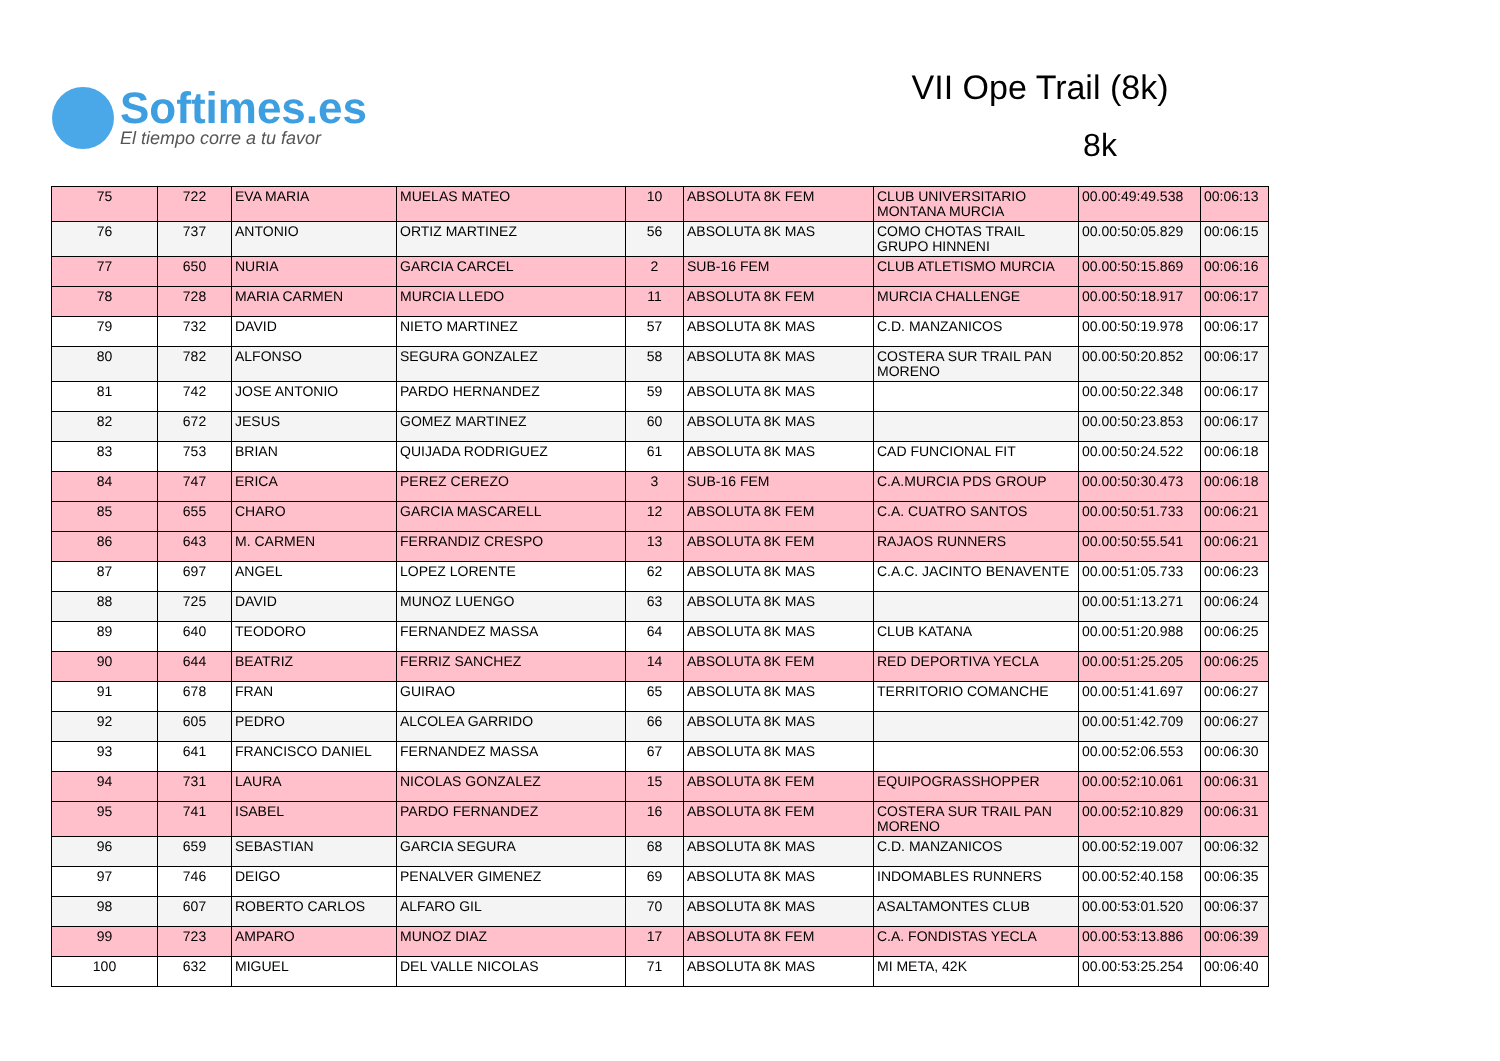Softimes.es
El tiempo corre a tu favor
VII Ope Trail (8k)
8k
| 75 | 722 | EVA MARIA | MUELAS MATEO | 10 | ABSOLUTA 8K FEM | CLUB UNIVERSITARIO MONTANA MURCIA | 00.00:49:49.538 | 00:06:13 |
| 76 | 737 | ANTONIO | ORTIZ MARTINEZ | 56 | ABSOLUTA 8K MAS | COMO CHOTAS TRAIL GRUPO HINNENI | 00.00:50:05.829 | 00:06:15 |
| 77 | 650 | NURIA | GARCIA CARCEL | 2 | SUB-16 FEM | CLUB ATLETISMO MURCIA | 00.00:50:15.869 | 00:06:16 |
| 78 | 728 | MARIA CARMEN | MURCIA LLEDO | 11 | ABSOLUTA 8K FEM | MURCIA CHALLENGE | 00.00:50:18.917 | 00:06:17 |
| 79 | 732 | DAVID | NIETO MARTINEZ | 57 | ABSOLUTA 8K MAS | C.D. MANZANICOS | 00.00:50:19.978 | 00:06:17 |
| 80 | 782 | ALFONSO | SEGURA GONZALEZ | 58 | ABSOLUTA 8K MAS | COSTERA SUR TRAIL PAN MORENO | 00.00:50:20.852 | 00:06:17 |
| 81 | 742 | JOSE ANTONIO | PARDO HERNANDEZ | 59 | ABSOLUTA 8K MAS | | 00.00:50:22.348 | 00:06:17 |
| 82 | 672 | JESUS | GOMEZ MARTINEZ | 60 | ABSOLUTA 8K MAS | | 00.00:50:23.853 | 00:06:17 |
| 83 | 753 | BRIAN | QUIJADA RODRIGUEZ | 61 | ABSOLUTA 8K MAS | CAD FUNCIONAL FIT | 00.00:50:24.522 | 00:06:18 |
| 84 | 747 | ERICA | PEREZ CEREZO | 3 | SUB-16 FEM | C.A.MURCIA PDS GROUP | 00.00:50:30.473 | 00:06:18 |
| 85 | 655 | CHARO | GARCIA MASCARELL | 12 | ABSOLUTA 8K FEM | C.A. CUATRO SANTOS | 00.00:50:51.733 | 00:06:21 |
| 86 | 643 | M. CARMEN | FERRANDIZ CRESPO | 13 | ABSOLUTA 8K FEM | RAJAOS RUNNERS | 00.00:50:55.541 | 00:06:21 |
| 87 | 697 | ANGEL | LOPEZ LORENTE | 62 | ABSOLUTA 8K MAS | C.A.C. JACINTO BENAVENTE | 00.00:51:05.733 | 00:06:23 |
| 88 | 725 | DAVID | MUNOZ LUENGO | 63 | ABSOLUTA 8K MAS | | 00.00:51:13.271 | 00:06:24 |
| 89 | 640 | TEODORO | FERNANDEZ MASSA | 64 | ABSOLUTA 8K MAS | CLUB KATANA | 00.00:51:20.988 | 00:06:25 |
| 90 | 644 | BEATRIZ | FERRIZ SANCHEZ | 14 | ABSOLUTA 8K FEM | RED DEPORTIVA YECLA | 00.00:51:25.205 | 00:06:25 |
| 91 | 678 | FRAN | GUIRAO | 65 | ABSOLUTA 8K MAS | TERRITORIO COMANCHE | 00.00:51:41.697 | 00:06:27 |
| 92 | 605 | PEDRO | ALCOLEA GARRIDO | 66 | ABSOLUTA 8K MAS | | 00.00:51:42.709 | 00:06:27 |
| 93 | 641 | FRANCISCO DANIEL | FERNANDEZ MASSA | 67 | ABSOLUTA 8K MAS | | 00.00:52:06.553 | 00:06:30 |
| 94 | 731 | LAURA | NICOLAS GONZALEZ | 15 | ABSOLUTA 8K FEM | EQUIPOGRASSHOPPER | 00.00:52:10.061 | 00:06:31 |
| 95 | 741 | ISABEL | PARDO FERNANDEZ | 16 | ABSOLUTA 8K FEM | COSTERA SUR TRAIL PAN MORENO | 00.00:52:10.829 | 00:06:31 |
| 96 | 659 | SEBASTIAN | GARCIA SEGURA | 68 | ABSOLUTA 8K MAS | C.D. MANZANICOS | 00.00:52:19.007 | 00:06:32 |
| 97 | 746 | DEIGO | PENALVER GIMENEZ | 69 | ABSOLUTA 8K MAS | INDOMABLES RUNNERS | 00.00:52:40.158 | 00:06:35 |
| 98 | 607 | ROBERTO CARLOS | ALFARO GIL | 70 | ABSOLUTA 8K MAS | ASALTAMONTES CLUB | 00.00:53:01.520 | 00:06:37 |
| 99 | 723 | AMPARO | MUNOZ DIAZ | 17 | ABSOLUTA 8K FEM | C.A. FONDISTAS YECLA | 00.00:53:13.886 | 00:06:39 |
| 100 | 632 | MIGUEL | DEL VALLE NICOLAS | 71 | ABSOLUTA 8K MAS | MI META, 42K | 00.00:53:25.254 | 00:06:40 |